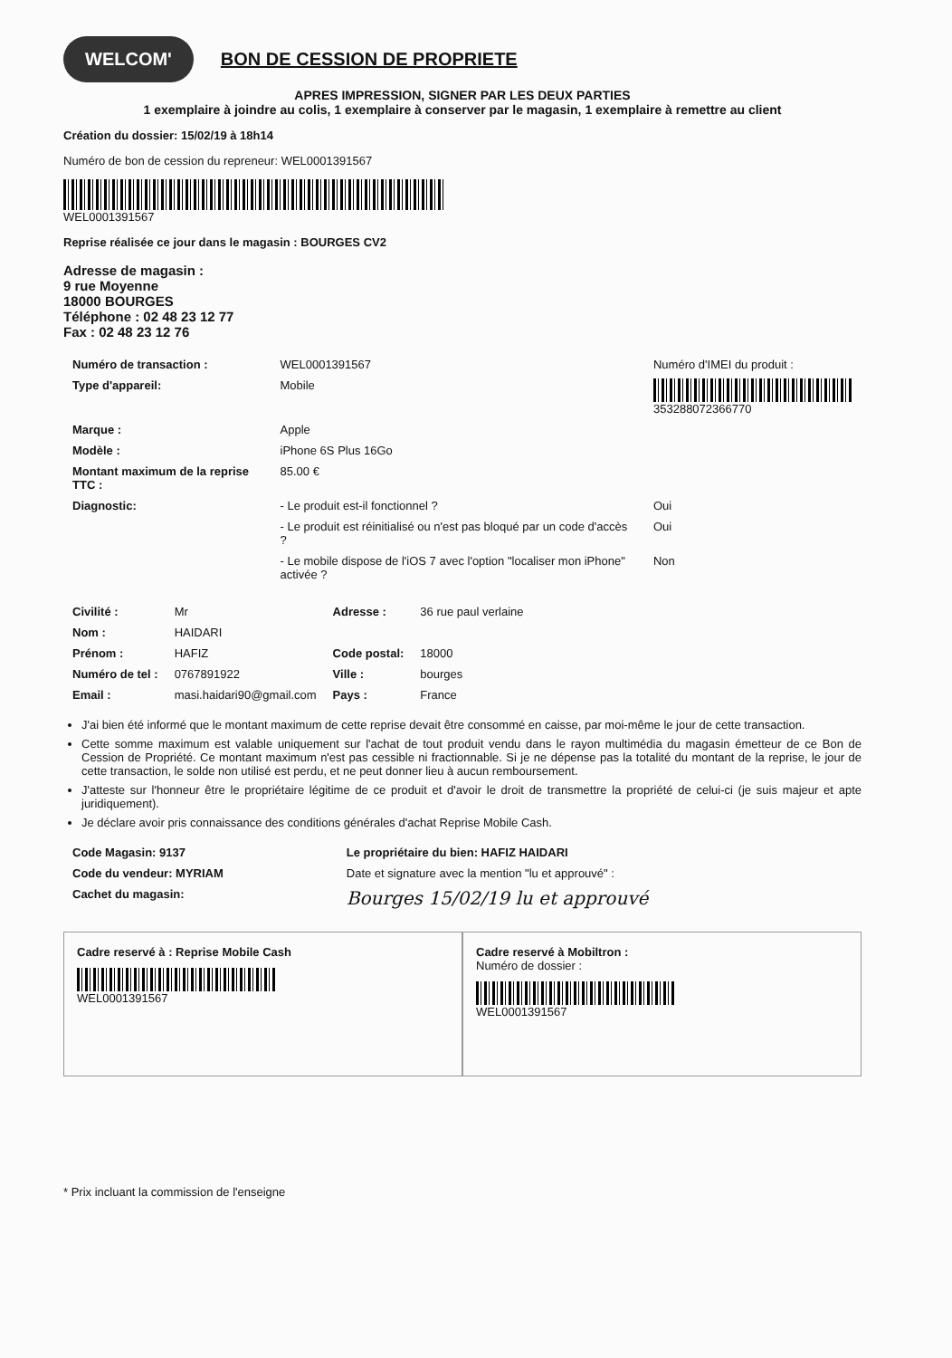WELCOM'
BON DE CESSION DE PROPRIETE
APRES IMPRESSION, SIGNER PAR LES DEUX PARTIES
1 exemplaire à joindre au colis, 1 exemplaire à conserver par le magasin, 1 exemplaire à remettre au client
Création du dossier: 15/02/19 à 18h14
Numéro de bon de cession du repreneur: WEL000139156​7
WEL0001391567
Reprise réalisée ce jour dans le magasin : BOURGES CV2
Adresse de magasin :
9 rue Moyenne
18000 BOURGES
Téléphone : 02 48 23 12 77
Fax : 02 48 23 12 76
| Numéro de transaction : | WEL0001391567 | Numéro d'IMEI du produit : |
| Type d'appareil: | Mobile | 353288072366770 |
| Marque : | Apple | |
| Modèle : | iPhone 6S Plus 16Go | |
| Montant maximum de la reprise TTC : | 85.00 € | |
| Diagnostic: | - Le produit est-il fonctionnel ? | Oui |
| | - Le produit est réinitialisé ou n'est pas bloqué par un code d'accès ? | Oui |
| | - Le mobile dispose de l'iOS 7 avec l'option "localiser mon iPhone" activée ? | Non |
| Civilité : | Mr | Adresse : | 36 rue paul verlaine |
| Nom : | HAIDARI | | |
| Prénom : | HAFIZ | Code postal: | 18000 |
| Numéro de tel : | 0767891922 | Ville : | bourges |
| Email : | masi.haidari90@gmail.com | Pays : | France |
J'ai bien été informé que le montant maximum de cette reprise devait être consommé en caisse, par moi-même le jour de cette transaction.
Cette somme maximum est valable uniquement sur l'achat de tout produit vendu dans le rayon multimédia du magasin émetteur de ce Bon de Cession de Propriété. Ce montant maximum n'est pas cessible ni fractionnable. Si je ne dépense pas la totalité du montant de la reprise, le jour de cette transaction, le solde non utilisé est perdu, et ne peut donner lieu à aucun remboursement.
J'atteste sur l'honneur être le propriétaire légitime de ce produit et d'avoir le droit de transmettre la propriété de celui-ci (je suis majeur et apte juridiquement).
Je déclare avoir pris connaissance des conditions générales d'achat Reprise Mobile Cash.
| Code Magasin: 9137 | Le propriétaire du bien: HAFIZ HAIDARI |
| Code du vendeur: MYRIAM | Date et signature avec la mention "lu et approuvé" : |
| Cachet du magasin: | Bourges 15/02/19 lu et approuvé |
Cadre reservé à : Reprise Mobile Cash
WEL0001391567
Cadre reservé à Mobiltron :
Numéro de dossier :
WEL0001391567
* Prix incluant la commission de l'enseigne